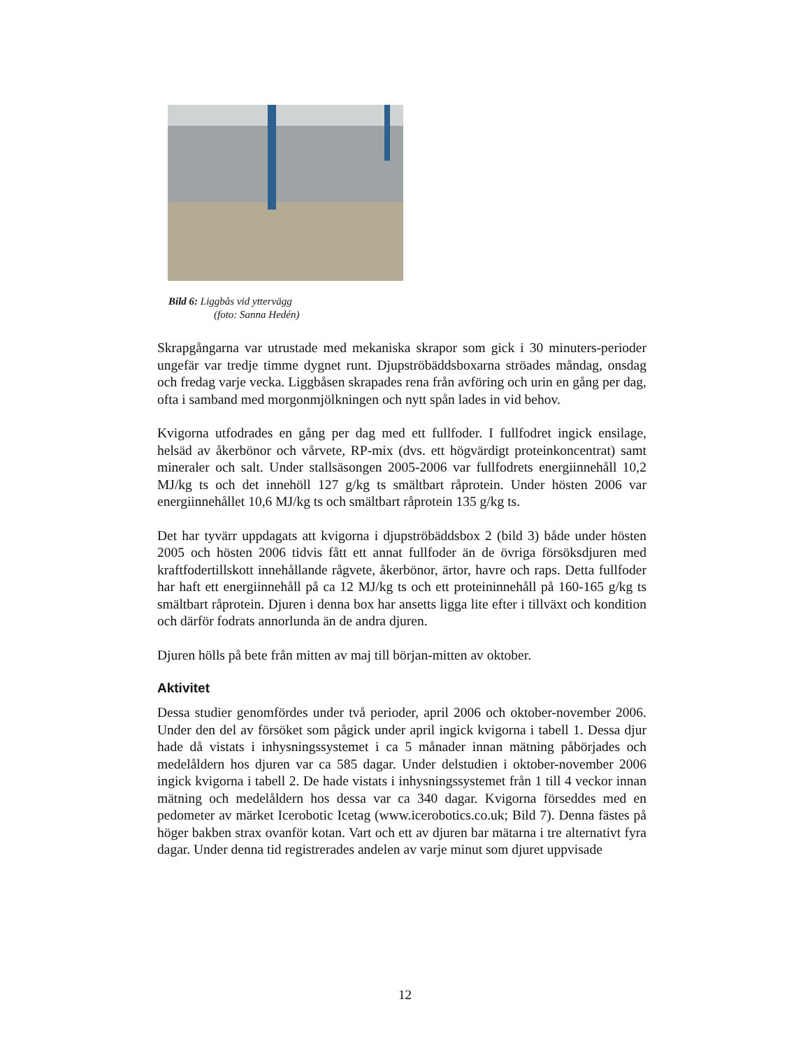Bild 6: Liggbås vid yttervägg
(foto: Sanna Hedén)
Skrapgångarna var utrustade med mekaniska skrapor som gick i 30 minuters-perioder ungefär var tredje timme dygnet runt. Djupströbäddsboxarna ströades måndag, onsdag och fredag varje vecka. Liggbåsen skrapades rena från avföring och urin en gång per dag, ofta i samband med morgonmjölkningen och nytt spån lades in vid behov.
Kvigorna utfodrades en gång per dag med ett fullfoder. I fullfodret ingick ensilage, helsäd av åkerbönor och vårvete, RP-mix (dvs. ett högvärdigt proteinkoncentrat) samt mineraler och salt. Under stallsäsongen 2005-2006 var fullfodrets energiinnehåll 10,2 MJ/kg ts och det innehöll 127 g/kg ts smältbart råprotein. Under hösten 2006 var energiinnehållet 10,6 MJ/kg ts och smältbart råprotein 135 g/kg ts.
Det har tyvärr uppdagats att kvigorna i djupströbäddsbox 2 (bild 3) både under hösten 2005 och hösten 2006 tidvis fått ett annat fullfoder än de övriga försöksdjuren med kraftfodertillskott innehållande rågvete, åkerbönor, ärtor, havre och raps. Detta fullfoder har haft ett energiinnehåll på ca 12 MJ/kg ts och ett proteininnehåll på 160-165 g/kg ts smältbart råprotein. Djuren i denna box har ansetts ligga lite efter i tillväxt och kondition och därför fodrats annorlunda än de andra djuren.
Djuren hölls på bete från mitten av maj till början-mitten av oktober.
Aktivitet
Dessa studier genomfördes under två perioder, april 2006 och oktober-november 2006. Under den del av försöket som pågick under april ingick kvigorna i tabell 1. Dessa djur hade då vistats i inhysningssystemet i ca 5 månader innan mätning påbörjades och medelåldern hos djuren var ca 585 dagar. Under delstudien i oktober-november 2006 ingick kvigorna i tabell 2. De hade vistats i inhysningssystemet från 1 till 4 veckor innan mätning och medelåldern hos dessa var ca 340 dagar. Kvigorna förseddes med en pedometer av märket Icerobotic Icetag (www.icerobotics.co.uk; Bild 7). Denna fästes på höger bakben strax ovanför kotan. Vart och ett av djuren bar mätarna i tre alternativt fyra dagar. Under denna tid registrerades andelen av varje minut som djuret uppvisade
12